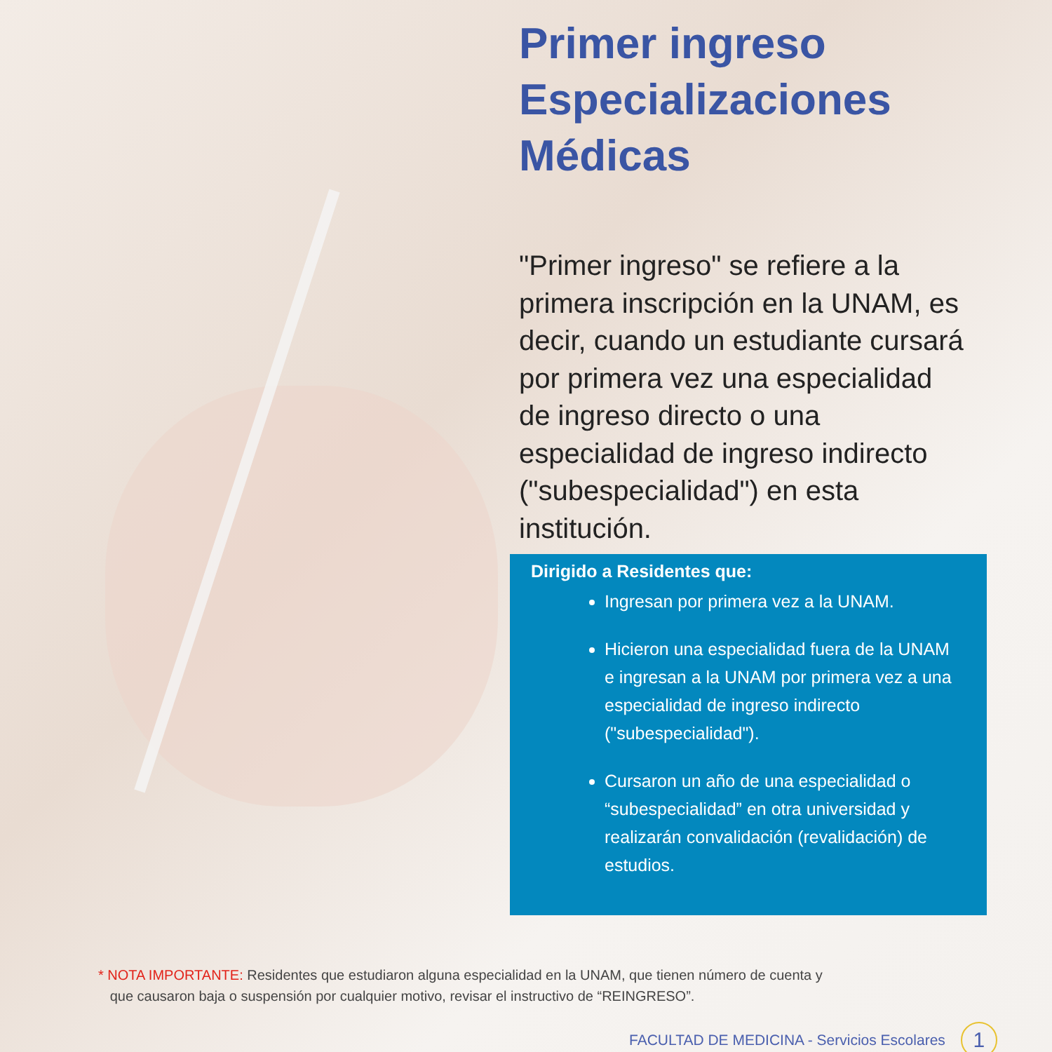Primer ingreso
Especializaciones
Médicas
"Primer ingreso" se refiere a la primera inscripción en la UNAM, es decir, cuando un estudiante cursará por primera vez una especialidad de ingreso directo o una especialidad de ingreso indirecto ("subespecialidad") en esta institución.
Dirigido a Residentes que:
Ingresan por primera vez a la UNAM.
Hicieron una especialidad fuera de la UNAM e ingresan a la UNAM por primera vez a una especialidad de ingreso indirecto ("subespecialidad").
Cursaron un año de una especialidad o “subespecialidad” en otra universidad y realizarán convalidación (revalidación) de estudios.
* NOTA IMPORTANTE: Residentes que estudiaron alguna especialidad en la UNAM, que tienen número de cuenta y
que causaron baja o suspensión por cualquier motivo, revisar el instructivo de “REINGRESO”.
FACULTAD DE MEDICINA - Servicios Escolares 1